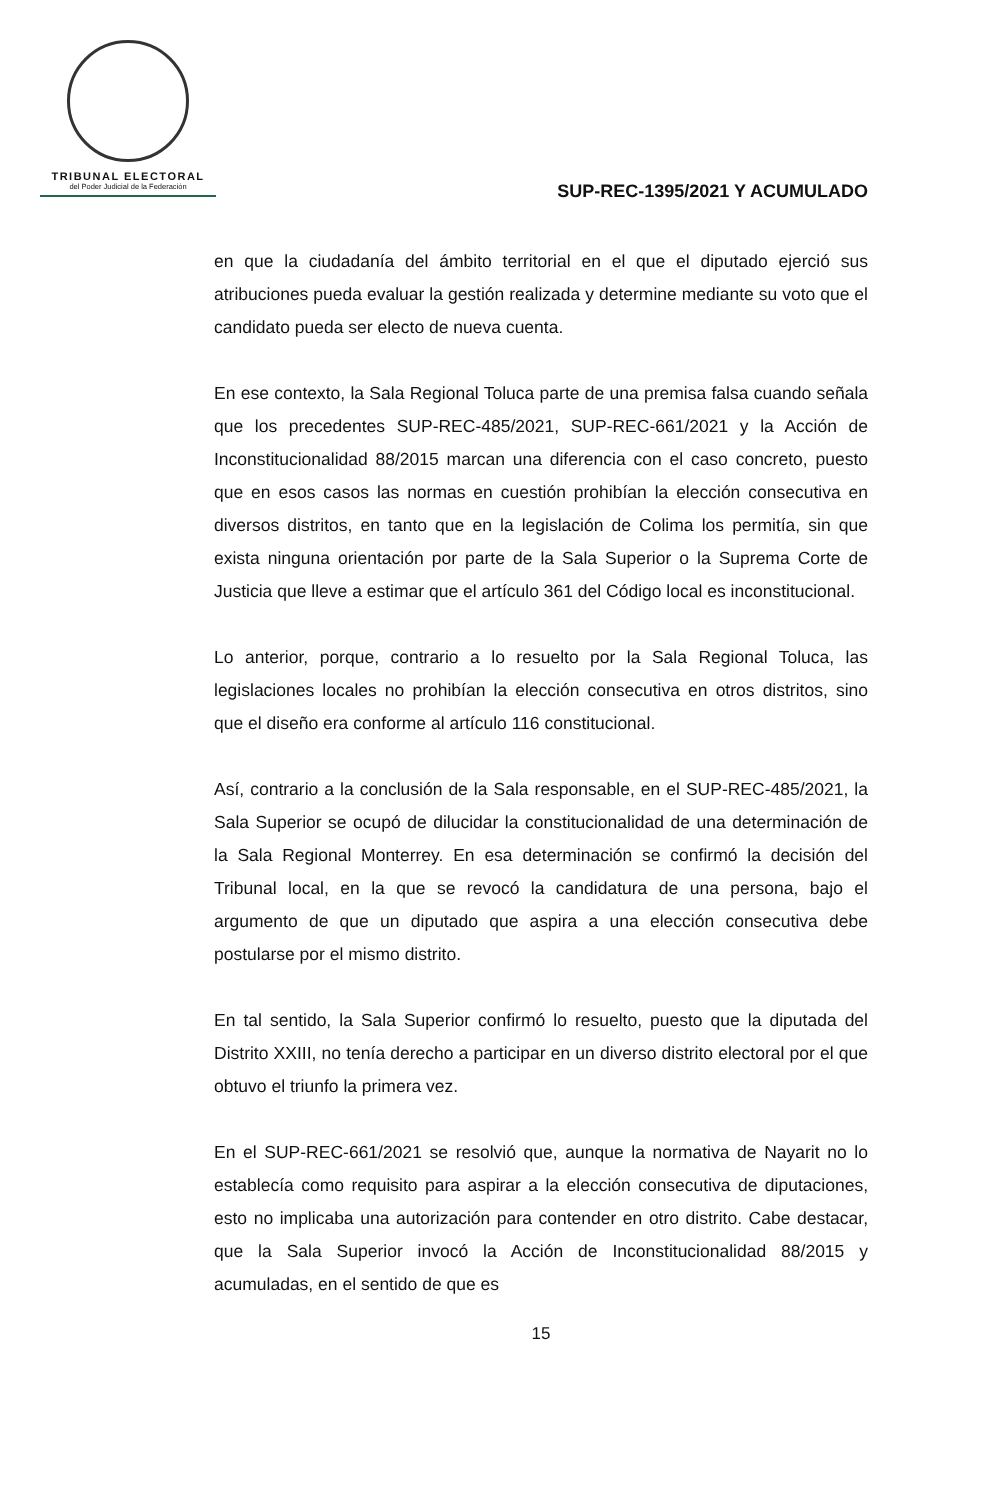TRIBUNAL ELECTORAL
del Poder Judicial de la Federación
SUP-REC-1395/2021 Y ACUMULADO
en que la ciudadanía del ámbito territorial en el que el diputado ejerció sus atribuciones pueda evaluar la gestión realizada y determine mediante su voto que el candidato pueda ser electo de nueva cuenta.
En ese contexto, la Sala Regional Toluca parte de una premisa falsa cuando señala que los precedentes SUP-REC-485/2021, SUP-REC-661/2021 y la Acción de Inconstitucionalidad 88/2015 marcan una diferencia con el caso concreto, puesto que en esos casos las normas en cuestión prohibían la elección consecutiva en diversos distritos, en tanto que en la legislación de Colima los permitía, sin que exista ninguna orientación por parte de la Sala Superior o la Suprema Corte de Justicia que lleve a estimar que el artículo 361 del Código local es inconstitucional.
Lo anterior, porque, contrario a lo resuelto por la Sala Regional Toluca, las legislaciones locales no prohibían la elección consecutiva en otros distritos, sino que el diseño era conforme al artículo 116 constitucional.
Así, contrario a la conclusión de la Sala responsable, en el SUP-REC-485/2021, la Sala Superior se ocupó de dilucidar la constitucionalidad de una determinación de la Sala Regional Monterrey. En esa determinación se confirmó la decisión del Tribunal local, en la que se revocó la candidatura de una persona, bajo el argumento de que un diputado que aspira a una elección consecutiva debe postularse por el mismo distrito.
En tal sentido, la Sala Superior confirmó lo resuelto, puesto que la diputada del Distrito XXIII, no tenía derecho a participar en un diverso distrito electoral por el que obtuvo el triunfo la primera vez.
En el SUP-REC-661/2021 se resolvió que, aunque la normativa de Nayarit no lo establecía como requisito para aspirar a la elección consecutiva de diputaciones, esto no implicaba una autorización para contender en otro distrito. Cabe destacar, que la Sala Superior invocó la Acción de Inconstitucionalidad 88/2015 y acumuladas, en el sentido de que es
15